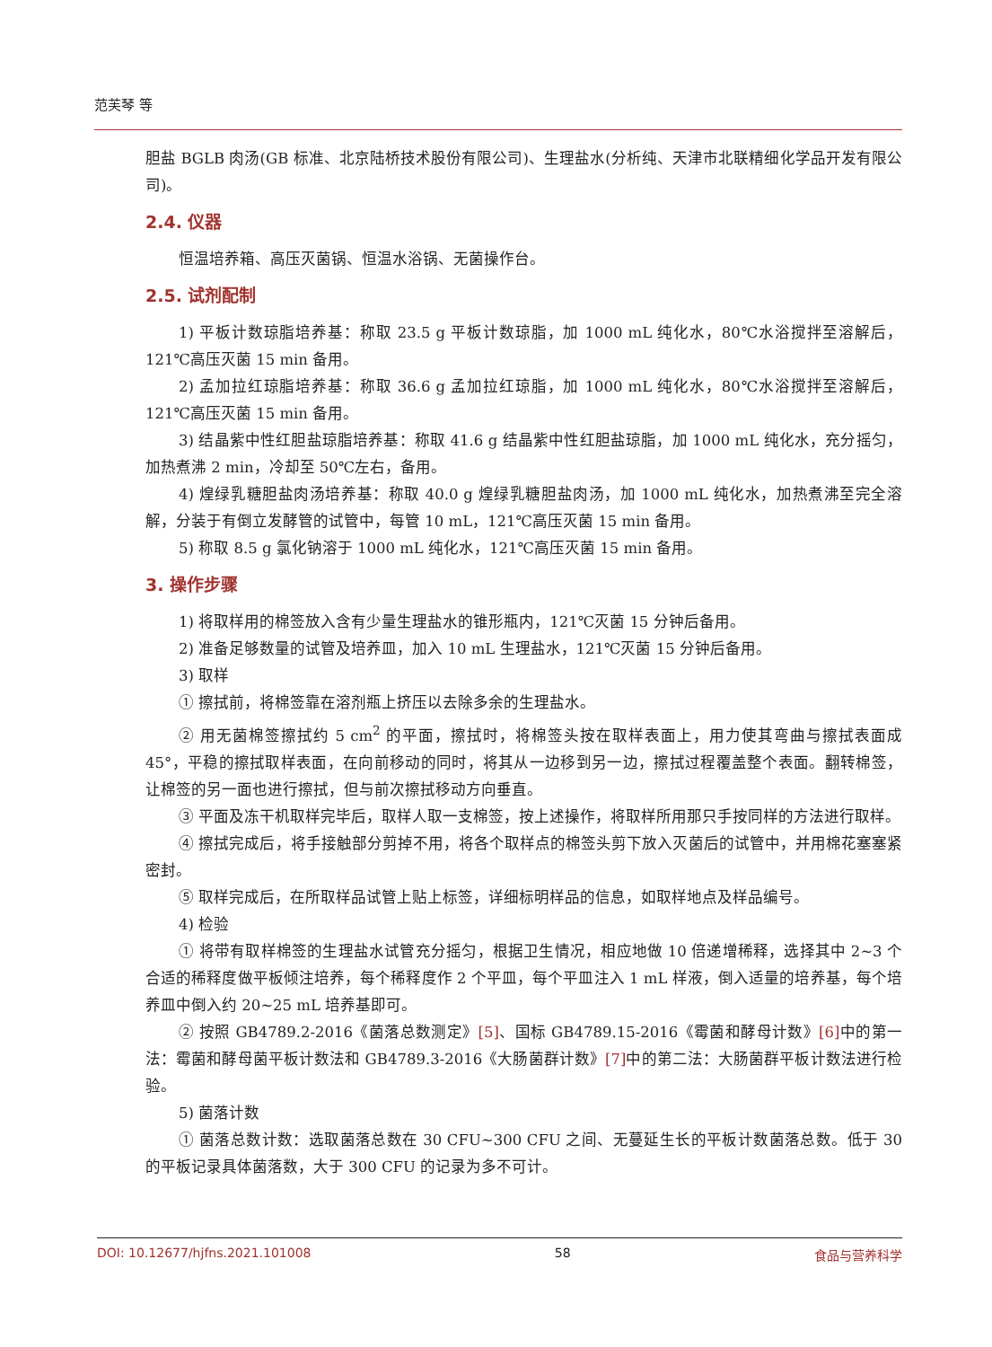范芙琴 等
胆盐 BGLB 肉汤(GB 标准、北京陆桥技术股份有限公司)、生理盐水(分析纯、天津市北联精细化学品开发有限公司)。
2.4. 仪器
恒温培养箱、高压灭菌锅、恒温水浴锅、无菌操作台。
2.5. 试剂配制
1) 平板计数琼脂培养基：称取 23.5 g 平板计数琼脂，加 1000 mL 纯化水，80℃水浴搅拌至溶解后，121℃高压灭菌 15 min 备用。
2) 孟加拉红琼脂培养基：称取 36.6 g 孟加拉红琼脂，加 1000 mL 纯化水，80℃水浴搅拌至溶解后，121℃高压灭菌 15 min 备用。
3) 结晶紫中性红胆盐琼脂培养基：称取 41.6 g 结晶紫中性红胆盐琼脂，加 1000 mL 纯化水，充分摇匀，加热煮沸 2 min，冷却至 50℃左右，备用。
4) 煌绿乳糖胆盐肉汤培养基：称取 40.0 g 煌绿乳糖胆盐肉汤，加 1000 mL 纯化水，加热煮沸至完全溶解，分装于有倒立发酵管的试管中，每管 10 mL，121℃高压灭菌 15 min 备用。
5) 称取 8.5 g 氯化钠溶于 1000 mL 纯化水，121℃高压灭菌 15 min 备用。
3. 操作步骤
1) 将取样用的棉签放入含有少量生理盐水的锥形瓶内，121℃灭菌 15 分钟后备用。
2) 准备足够数量的试管及培养皿，加入 10 mL 生理盐水，121℃灭菌 15 分钟后备用。
3) 取样
① 擦拭前，将棉签靠在溶剂瓶上挤压以去除多余的生理盐水。
② 用无菌棉签擦拭约 5 cm<sup>2</sup> 的平面，擦拭时，将棉签头按在取样表面上，用力使其弯曲与擦拭表面成 45°，平稳的擦拭取样表面，在向前移动的同时，将其从一边移到另一边，擦拭过程覆盖整个表面。翻转棉签，让棉签的另一面也进行擦拭，但与前次擦拭移动方向垂直。
③ 平面及冻干机取样完毕后，取样人取一支棉签，按上述操作，将取样所用那只手按同样的方法进行取样。
④ 擦拭完成后，将手接触部分剪掉不用，将各个取样点的棉签头剪下放入灭菌后的试管中，并用棉花塞塞紧密封。
⑤ 取样完成后，在所取样品试管上贴上标签，详细标明样品的信息，如取样地点及样品编号。
4) 检验
① 将带有取样棉签的生理盐水试管充分摇匀，根据卫生情况，相应地做 10 倍递增稀释，选择其中 2~3 个合适的稀释度做平板倾注培养，每个稀释度作 2 个平皿，每个平皿注入 1 mL 样液，倒入适量的培养基，每个培养皿中倒入约 20~25 mL 培养基即可。
② 按照 GB4789.2-2016《菌落总数测定》[5]、国标 GB4789.15-2016《霉菌和酵母计数》[6] 中的第一法：霉菌和酵母菌平板计数法和 GB4789.3-2016《大肠菌群计数》[7] 中的第二法：大肠菌群平板计数法进行检验。
5) 菌落计数
① 菌落总数计数：选取菌落总数在 30 CFU~300 CFU 之间、无蔓延生长的平板计数菌落总数。低于 30 的平板记录具体菌落数，大于 300 CFU 的记录为多不可计。
DOI: 10.12677/hjfns.2021.101008 58 食品与营养科学